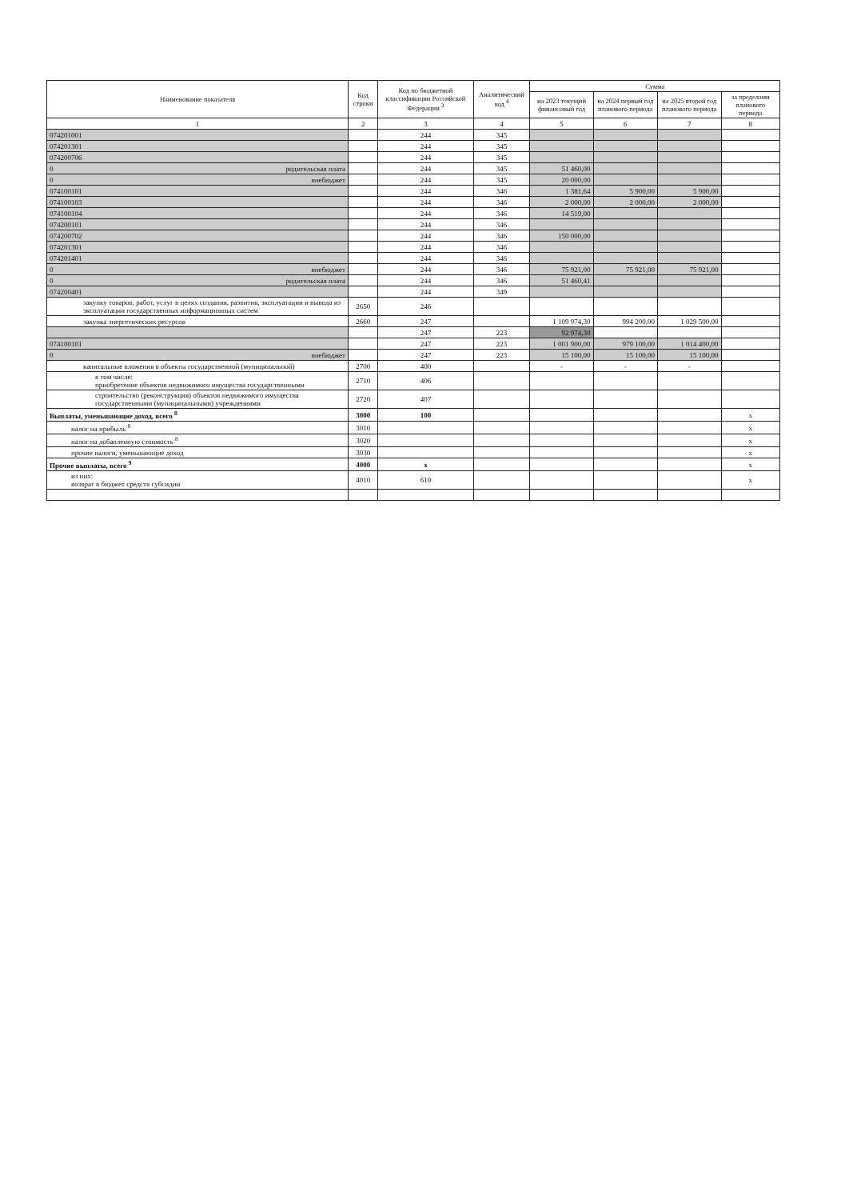| Наименование показателя | Код строки | Код по бюджетной классификации Российской Федерации <sup>3</sup> | Аналитический код <sup>4</sup> | Сумма | | | |
| --- | --- | --- | --- | --- | --- | --- | --- |
| | | | | на 2023 текущий финансовый год | на 2024 первый год планового периода | на 2025 второй год планового периода | за пределами планового периода |
| 1 | 2 | 3 | 4 | 5 | 6 | 7 | 8 |
| 074201001 | | 244 | 345 | | | | |
| 074201301 | | 244 | 345 | | | | |
| 074200706 | | 244 | 345 | | | | |
| 0 родительская плата | | 244 | 345 | 51 460,00 | | | |
| 0 внебюджет | | 244 | 345 | 20 000,00 | | | |
| 074100101 | | 244 | 346 | 1 381,64 | 5 900,00 | 5 900,00 | |
| 074100103 | | 244 | 346 | 2 000,00 | 2 000,00 | 2 000,00 | |
| 074100104 | | 244 | 346 | 14 519,00 | | | |
| 074200101 | | 244 | 346 | | | | |
| 074200702 | | 244 | 346 | 150 000,00 | | | |
| 074201301 | | 244 | 346 | | | | |
| 074201401 | | 244 | 346 | | | | |
| 0 внебюджет | | 244 | 346 | 75 921,00 | 75 921,00 | 75 921,00 | |
| 0 родительская плата | | 244 | 346 | 51 460,41 | | | |
| 074200401 | | 244 | 349 | | | | |
| закупку товаров, работ, услуг в целях создания, развития, эксплуатации и вывода из эксплуатации государственных информационных систем | 2650 | 246 | | | | | |
| закупка энергетических ресурсов | 2660 | 247 | | 1 109 974,30 | 994 200,00 | 1 029 500,00 | |
| | | 247 | 223 | 92 974,30 | | | |
| 074100101 | | 247 | 223 | 1 001 900,00 | 979 100,00 | 1 014 400,00 | |
| 0 внебюджет | | 247 | 223 | 15 100,00 | 15 100,00 | 15 100,00 | |
| капитальные вложения в объекты государственной (муниципальной) | 2700 | 400 | | - | - | - | |
| в том числе: приобретение объектов недвижимого имущества государственными | 2710 | 406 | | | | | |
| строительство (реконструкция) объектов недвижимого имущества государственными (муниципальными) учреждениями | 2720 | 407 | | | | | |
| Выплаты, уменьшающие доход, всего <sup>8</sup> | 3000 | 100 | | | | | x |
| налог на прибыль <sup>8</sup> | 3010 | | | | | | x |
| налог на добавленную стоимость <sup>8</sup> | 3020 | | | | | | x |
| прочие налоги, уменьшающие доход | 3030 | | | | | | x |
| Прочие выплаты, всего <sup>9</sup> | 4000 | x | | | | | x |
| из них: возврат в бюджет средств субсидии | 4010 | 610 | | | | | x |